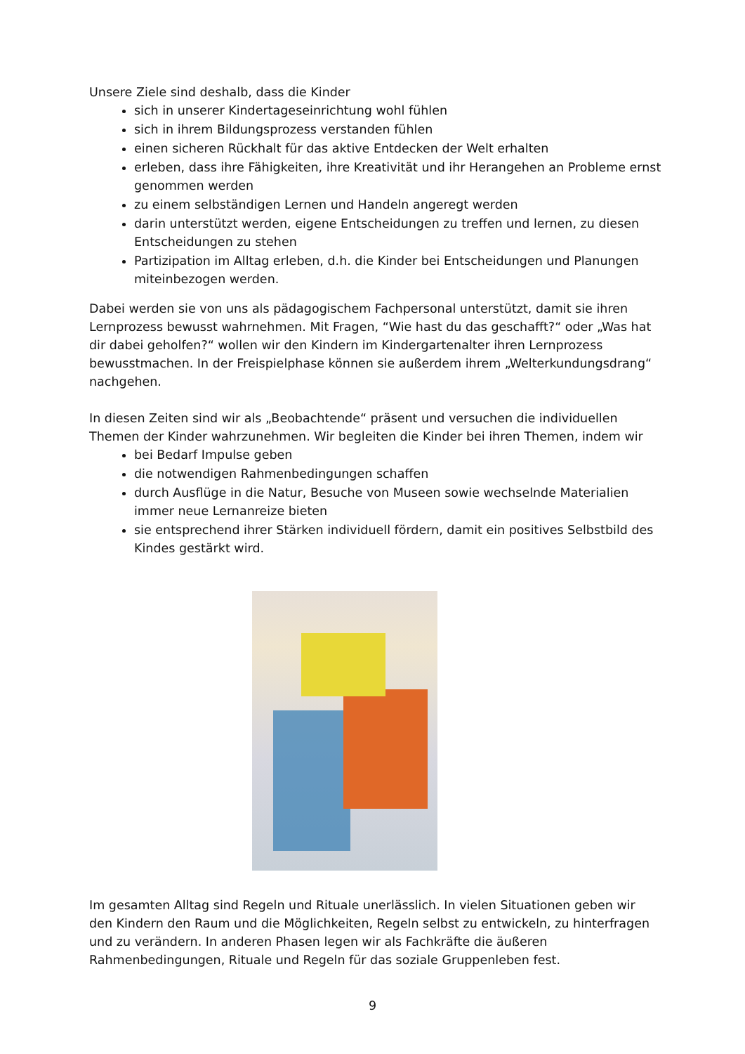Unsere Ziele sind deshalb, dass die Kinder
sich in unserer Kindertageseinrichtung wohl fühlen
sich in ihrem Bildungsprozess verstanden fühlen
einen sicheren Rückhalt für das aktive Entdecken der Welt erhalten
erleben, dass ihre Fähigkeiten, ihre Kreativität und ihr Herangehen an Probleme ernst genommen werden
zu einem selbständigen Lernen und Handeln angeregt werden
darin unterstützt werden, eigene Entscheidungen zu treffen und lernen, zu diesen Entscheidungen zu stehen
Partizipation im Alltag erleben, d.h. die Kinder bei Entscheidungen und Planungen miteinbezogen werden.
Dabei werden sie von uns als pädagogischem Fachpersonal unterstützt, damit sie ihren Lernprozess bewusst wahrnehmen. Mit Fragen, “Wie hast du das geschafft?“ oder „Was hat dir dabei geholfen?“ wollen wir den Kindern im Kindergartenalter ihren Lernprozess bewusstmachen. In der Freispielphase können sie außerdem ihrem „Welterkundungsdrang“ nachgehen.
In diesen Zeiten sind wir als „Beobachtende“ präsent und versuchen die individuellen Themen der Kinder wahrzunehmen. Wir begleiten die Kinder bei ihren Themen, indem wir
bei Bedarf Impulse geben
die notwendigen Rahmenbedingungen schaffen
durch Ausflüge in die Natur, Besuche von Museen sowie wechselnde Materialien immer neue Lernanreize bieten
sie entsprechend ihrer Stärken individuell fördern, damit ein positives Selbstbild des Kindes gestärkt wird.
Im gesamten Alltag sind Regeln und Rituale unerlässlich. In vielen Situationen geben wir den Kindern den Raum und die Möglichkeiten, Regeln selbst zu entwickeln, zu hinterfragen und zu verändern. In anderen Phasen legen wir als Fachkräfte die äußeren Rahmenbedingungen, Rituale und Regeln für das soziale Gruppenleben fest.
9